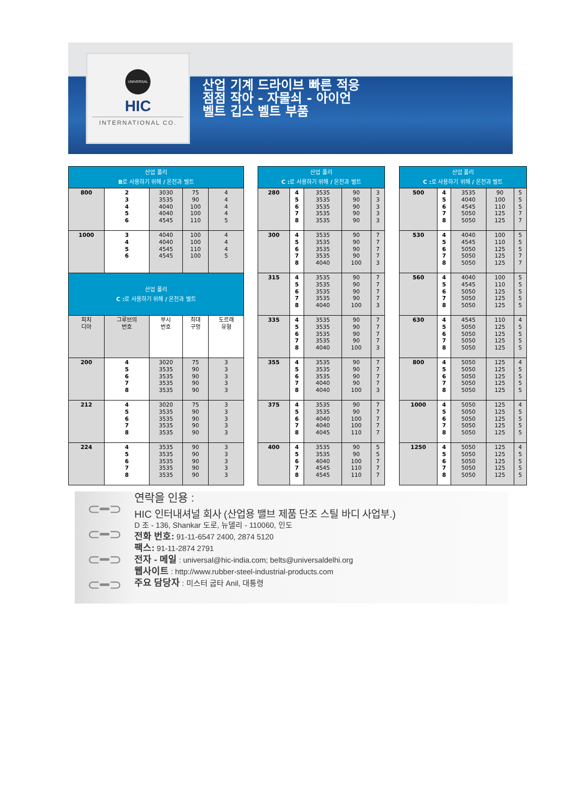UNIVERSAL
HIC
INTERNATIONAL CO.
산업 기계 드라이브 빠른 적응점점 작아 - 자물쇠 - 아이언 벨트 깁스 벨트 부품
| 산업 폴리 B 로 사용하기 위해 / 온천과 벨트 | | | | |
| --- | --- | --- | --- | --- |
| 800 | 2 3 4 5 6 | 3030 3535 4040 4040 4545 | 75 90 100 100 110 | 4 4 4 4 5 |
| 1000 | 3 4 5 6 | 4040 4040 4545 4545 | 100 100 110 100 | 4 4 4 5 |
| 산업 폴리 C : 로 사용하기 위해 / 온천과 벨트 | | | | |
| 피치 디아 | 그루브의 번호 | 부시 번호 | 최대 구멍 | 도르래 유형 |
| 200 | 4 5 6 7 8 | 3020 3535 3535 3535 3535 | 75 90 90 90 90 | 3 3 3 3 3 |
| 212 | 4 5 6 7 8 | 3020 3535 3535 3535 3535 | 75 90 90 90 90 | 3 3 3 3 3 |
| 224 | 4 5 6 7 8 | 3535 3535 3535 3535 3535 | 90 90 90 90 90 | 3 3 3 3 3 |
| 산업 폴리 C : 로 사용하기 위해 / 온천과 벨트 | | | | |
| --- | --- | --- | --- | --- |
| 280 | 4 5 6 7 8 | 3535 3535 3535 3535 3535 | 90 90 90 90 90 | 3 3 3 3 3 |
| 300 | 4 5 6 7 8 | 3535 3535 3535 3535 4040 | 90 90 90 90 100 | 7 7 7 7 3 |
| 315 | 4 5 6 7 8 | 3535 3535 3535 3535 4040 | 90 90 90 90 100 | 7 7 7 7 3 |
| 335 | 4 5 6 7 8 | 3535 3535 3535 3535 4040 | 90 90 90 90 100 | 7 7 7 7 3 |
| 355 | 4 5 6 7 8 | 3535 3535 3535 4040 4040 | 90 90 90 90 100 | 7 7 7 7 3 |
| 375 | 4 5 6 7 8 | 3535 3535 4040 4040 4045 | 90 90 100 100 110 | 7 7 7 7 7 |
| 400 | 4 5 6 7 8 | 3535 3535 4040 4545 4545 | 90 90 100 110 110 | 5 5 7 7 7 |
| 산업 폴리 C : 로 사용하기 위해 / 온천과 벨트 | | | | |
| --- | --- | --- | --- | --- |
| 500 | 4 5 6 7 8 | 3535 4040 4545 5050 5050 | 90 100 110 125 125 | 5 5 5 7 7 |
| 530 | 4 5 6 7 8 | 4040 4545 5050 5050 5050 | 100 110 125 125 125 | 5 5 5 7 7 |
| 560 | 4 5 6 7 8 | 4040 4545 5050 5050 5050 | 100 110 125 125 125 | 5 5 5 5 5 |
| 630 | 4 5 6 7 8 | 4545 5050 5050 5050 5050 | 110 125 125 125 125 | 4 5 5 5 5 |
| 800 | 4 5 6 7 8 | 5050 5050 5050 5050 5050 | 125 125 125 125 125 | 4 5 5 5 5 |
| 1000 | 4 5 6 7 8 | 5050 5050 5050 5050 5050 | 125 125 125 125 125 | 4 5 5 5 5 |
| 1250 | 4 5 6 7 8 | 5050 5050 5050 5050 5050 | 125 125 125 125 125 | 4 5 5 5 5 |
⊂━⊃
⊂━⊃
⊂━⊃
⊂━⊃
연락을 인용 :
HIC 인터내셔널 회사 (산업용 밸브 제품 단조 스틸 바디 사업부.)
D 조 - 136, Shankar 도로, 뉴델리 - 110060, 인도
전화 번호: 91-11-6547 2400, 2874 5120
팩스: 91-11-2874 2791
전자 - 메일 : universal@hic-india.com; belts@universaldelhi.org
웹사이트 : http://www.rubber-steel-industrial-products.com
주요 담당자 : 미스터 굽타 Anil, 대통령